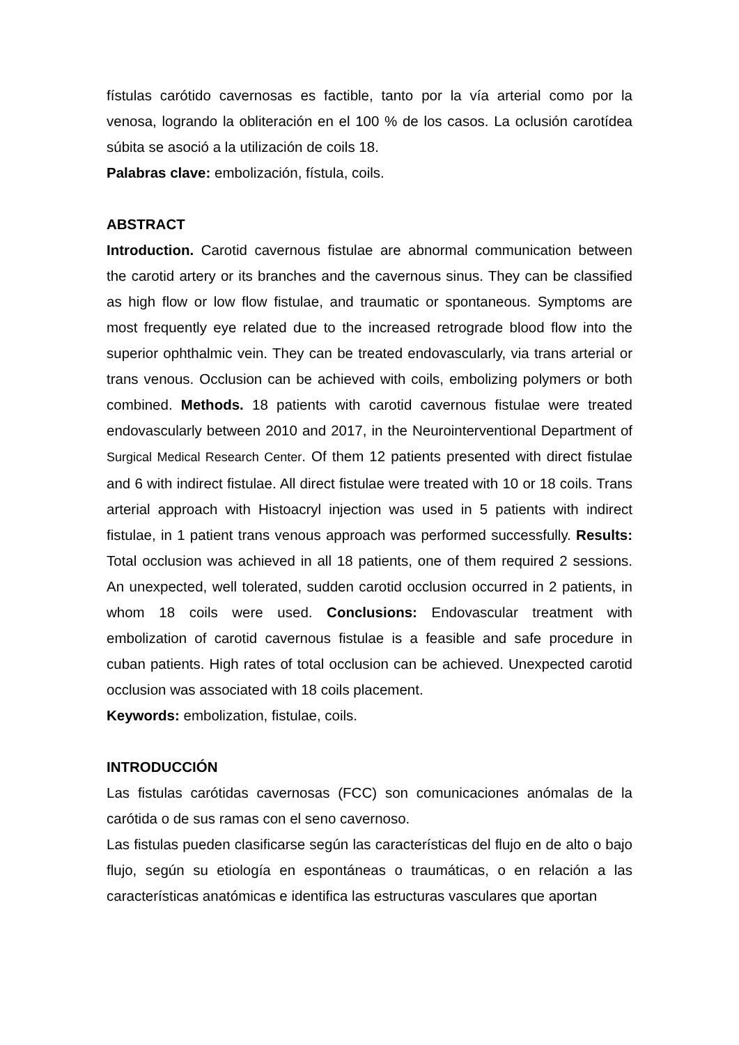fístulas carótido cavernosas es factible, tanto por la vía arterial como por la venosa, logrando la obliteración en el 100 % de los casos. La oclusión carotídea súbita se asoció a la utilización de coils 18.
Palabras clave: embolización, fístula, coils.
ABSTRACT
Introduction. Carotid cavernous fistulae are abnormal communication between the carotid artery or its branches and the cavernous sinus. They can be classified as high flow or low flow fistulae, and traumatic or spontaneous. Symptoms are most frequently eye related due to the increased retrograde blood flow into the superior ophthalmic vein. They can be treated endovascularly, via trans arterial or trans venous. Occlusion can be achieved with coils, embolizing polymers or both combined. Methods. 18 patients with carotid cavernous fistulae were treated endovascularly between 2010 and 2017, in the Neurointerventional Department of Surgical Medical Research Center. Of them 12 patients presented with direct fistulae and 6 with indirect fistulae. All direct fistulae were treated with 10 or 18 coils. Trans arterial approach with Histoacryl injection was used in 5 patients with indirect fistulae, in 1 patient trans venous approach was performed successfully. Results: Total occlusion was achieved in all 18 patients, one of them required 2 sessions. An unexpected, well tolerated, sudden carotid occlusion occurred in 2 patients, in whom 18 coils were used. Conclusions: Endovascular treatment with embolization of carotid cavernous fistulae is a feasible and safe procedure in cuban patients. High rates of total occlusion can be achieved. Unexpected carotid occlusion was associated with 18 coils placement.
Keywords: embolization, fistulae, coils.
INTRODUCCIÓN
Las fistulas carótidas cavernosas (FCC) son comunicaciones anómalas de la carótida o de sus ramas con el seno cavernoso.
Las fistulas pueden clasificarse según las características del flujo en de alto o bajo flujo, según su etiología en espontáneas o traumáticas, o en relación a las características anatómicas e identifica las estructuras vasculares que aportan